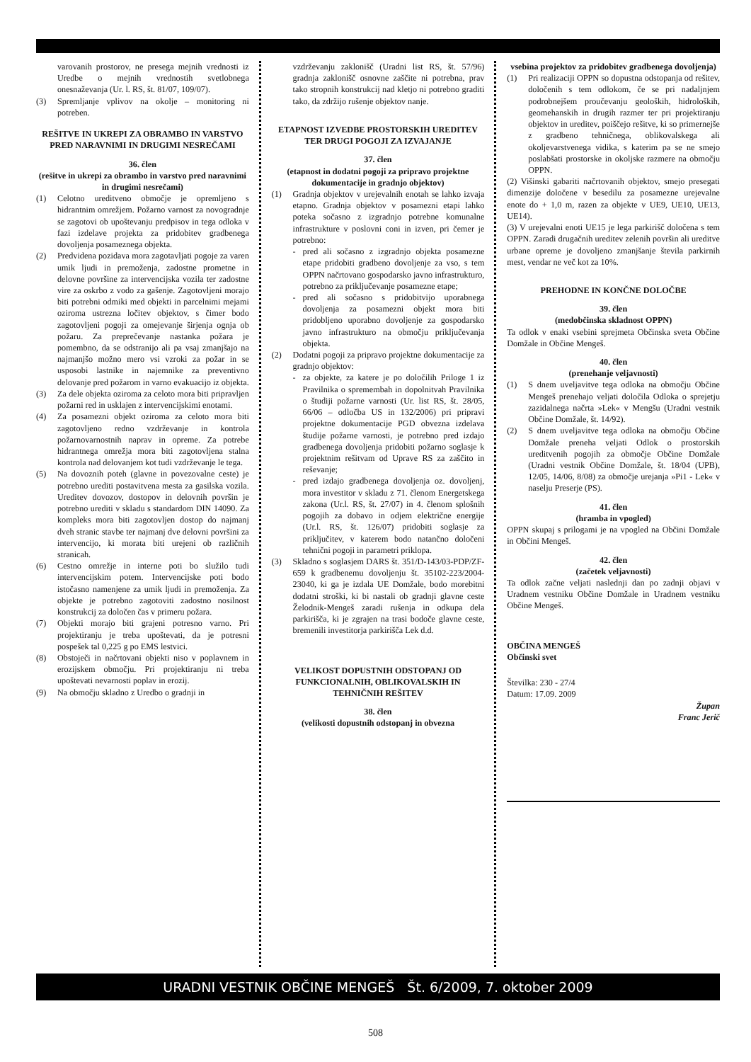varovanih prostorov, ne presega mejnih vrednosti iz Uredbe o mejnih vrednostih svetlobnega onesnaževanja (Ur. l. RS, št. 81/07, 109/07).
(3) Spremljanje vplivov na okolje – monitoring ni potreben.
REŠITVE IN UKREPI ZA OBRAMBO IN VARSTVO PRED NARAVNIMI IN DRUGIMI NESREČAMI
36. člen
(rešitve in ukrepi za obrambo in varstvo pred naravnimi in drugimi nesrečami)
(1) Celotno ureditveno območje je opremljeno s hidrantnim omrežjem. Požarno varnost za novogradnje se zagotovi ob upoštevanju predpisov in tega odloka v fazi izdelave projekta za pridobitev gradbenega dovoljenja posameznega objekta.
(2) Predvidena pozidava mora zagotavljati pogoje za varen umik ljudi in premoženja, zadostne prometne in delovne površine za intervencijska vozila ter zadostne vire za oskrbo z vodo za gašenje. Zagotovljeni morajo biti potrebni odmiki med objekti in parcelnimi mejami oziroma ustrezna ločitev objektov, s čimer bodo zagotovljeni pogoji za omejevanje širjenja ognja ob požaru. Za preprečevanje nastanka požara je pomembno, da se odstranijo ali pa vsaj zmanjšajo na najmanjšo možno mero vsi vzroki za požar in se usposobi lastnike in najemnike za preventivno delovanje pred požarom in varno evakuacijo iz objekta.
(3) Za dele objekta oziroma za celoto mora biti pripravljen požarni red in usklajen z intervencijskimi enotami.
(4) Za posamezni objekt oziroma za celoto mora biti zagotovljeno redno vzdrževanje in kontrola požarnovarnostnih naprav in opreme. Za potrebe hidrantnega omrežja mora biti zagotovljena stalna kontrola nad delovanjem kot tudi vzdrževanje le tega.
(5) Na dovoznih poteh (glavne in povezovalne ceste) je potrebno urediti postavitvena mesta za gasilska vozila. Ureditev dovozov, dostopov in delovnih površin je potrebno urediti v skladu s standardom DIN 14090. Za kompleks mora biti zagotovljen dostop do najmanj dveh stranic stavbe ter najmanj dve delovni površini za intervencijo, ki morata biti urejeni ob različnih stranicah.
(6) Cestno omrežje in interne poti bo služilo tudi intervencijskim potem. Intervencijske poti bodo istočasno namenjene za umik ljudi in premoženja. Za objekte je potrebno zagotoviti zadostno nosilnost konstrukcij za določen čas v primeru požara.
(7) Objekti morajo biti grajeni potresno varno. Pri projektiranju je treba upoštevati, da je potresni pospešek tal 0,225 g po EMS lestvici.
(8) Obstoječi in načrtovani objekti niso v poplavnem in erozijskem območju. Pri projektiranju ni treba upoštevati nevarnosti poplav in erozij.
(9) Na območju skladno z Uredbo o gradnji in
vzdrževanju zaklonišč (Uradni list RS, št. 57/96) gradnja zaklonišč osnovne zaščite ni potrebna, prav tako stropnih konstrukcij nad kletjo ni potrebno graditi tako, da zdržijo rušenje objektov nanje.
ETAPNOST IZVEDBE PROSTORSKIH UREDITEV TER DRUGI POGOJI ZA IZVAJANJE
37. člen
(etapnost in dodatni pogoji za pripravo projektne dokumentacije in gradnjo objektov)
(1) Gradnja objektov v urejevalnih enotah se lahko izvaja etapno. Gradnja objektov v posamezni etapi lahko poteka sočasno z izgradnjo potrebne komunalne infrastrukture v poslovni coni in izven, pri čemer je potrebno:
- pred ali sočasno z izgradnjo objekta posamezne etape pridobiti gradbeno dovoljenje za vso, s tem OPPN načrtovano gospodarsko javno infrastrukturo, potrebno za priključevanje posamezne etape;
- pred ali sočasno s pridobitvijo uporabnega dovoljenja za posamezni objekt mora biti pridobljeno uporabno dovoljenje za gospodarsko javno infrastrukturo na območju priključevanja objekta.
(2) Dodatni pogoji za pripravo projektne dokumentacije za gradnjo objektov:
- za objekte, za katere je po določilih Priloge 1 iz Pravilnika o spremembah in dopolnitvah Pravilnika o študiji požarne varnosti (Ur. list RS, št. 28/05, 66/06 – odločba US in 132/2006) pri pripravi projektne dokumentacije PGD obvezna izdelava študije požarne varnosti, je potrebno pred izdajo gradbenega dovoljenja pridobiti požarno soglasje k projektnim rešitvam od Uprave RS za zaščito in reševanje;
- pred izdajo gradbenega dovoljenja oz. dovoljenj, mora investitor v skladu z 71. členom Energetskega zakona (Ur.l. RS, št. 27/07) in 4. členom splošnih pogojih za dobavo in odjem električne energije (Ur.l. RS, št. 126/07) pridobiti soglasje za priključitev, v katerem bodo natančno določeni tehnični pogoji in parametri priklopa.
(3) Skladno s soglasjem DARS št. 351/D-143/03-PDP/ZF-659 k gradbenemu dovoljenju št. 35102-223/2004-23040, ki ga je izdala UE Domžale, bodo morebitni dodatni stroški, ki bi nastali ob gradnji glavne ceste Želodnik-Mengeš zaradi rušenja in odkupa dela parkirišča, ki je zgrajen na trasi bodoče glavne ceste, bremenili investitorja parkirišča Lek d.d.
VELIKOST DOPUSTNIH ODSTOPANJ OD FUNKCIONALNIH, OBLIKOVALSKIH IN TEHNIČNIH REŠITEV
38. člen
(velikosti dopustnih odstopanj in obvezna
vsebina projektov za pridobitev gradbenega dovoljenja)
(1) Pri realizaciji OPPN so dopustna odstopanja od rešitev, določenih s tem odlokom, če se pri nadaljnjem podrobnejšem proučevanju geoloških, hidroloških, geomehanskih in drugih razmer ter pri projektiranju objektov in ureditev, poiščejo rešitve, ki so primernejše z gradbeno tehničnega, oblikovalskega ali okoljevarstvenega vidika, s katerim pa se ne smejo poslabšati prostorske in okoljske razmere na območju OPPN.
(2) Višinski gabariti načrtovanih objektov, smejo presegati dimenzije določene v besedilu za posamezne urejevalne enote do + 1,0 m, razen za objekte v UE9, UE10, UE13, UE14).
(3) V urejevalni enoti UE15 je lega parkirišč določena s tem OPPN. Zaradi drugačnih ureditev zelenih površin ali ureditve urbane opreme je dovoljeno zmanjšanje števila parkirnih mest, vendar ne več kot za 10%.
PREHODNE IN KONČNE DOLOČBE
39. člen
(medobčinska skladnost OPPN)
Ta odlok v enaki vsebini sprejmeta Občinska sveta Občine Domžale in Občine Mengeš.
40. člen
(prenehanje veljavnosti)
(1) S dnem uveljavitve tega odloka na območju Občine Mengeš prenehajo veljati določila Odloka o sprejetju zazidalnega načrta »Lek« v Mengšu (Uradni vestnik Občine Domžale, št. 14/92).
(2) S dnem uveljavitve tega odloka na območju Občine Domžale preneha veljati Odlok o prostorskih ureditvenih pogojih za območje Občine Domžale (Uradni vestnik Občine Domžale, št. 18/04 (UPB), 12/05, 14/06, 8/08) za območje urejanja »Pi1 - Lek« v naselju Preserje (PS).
41. člen
(hramba in vpogled)
OPPN skupaj s prilogami je na vpogled na Občini Domžale in Občini Mengeš.
42. člen
(začetek veljavnosti)
Ta odlok začne veljati naslednji dan po zadnji objavi v Uradnem vestniku Občine Domžale in Uradnem vestniku Občine Mengeš.
OBČINA MENGEŠ
Občinski svet
Številka: 230 - 27/4
Datum: 17.09. 2009
Župan
Franc Jerič
URADNI VESTNIK OBČINE MENGEŠ Št. 6/2009, 7. oktober 2009
508